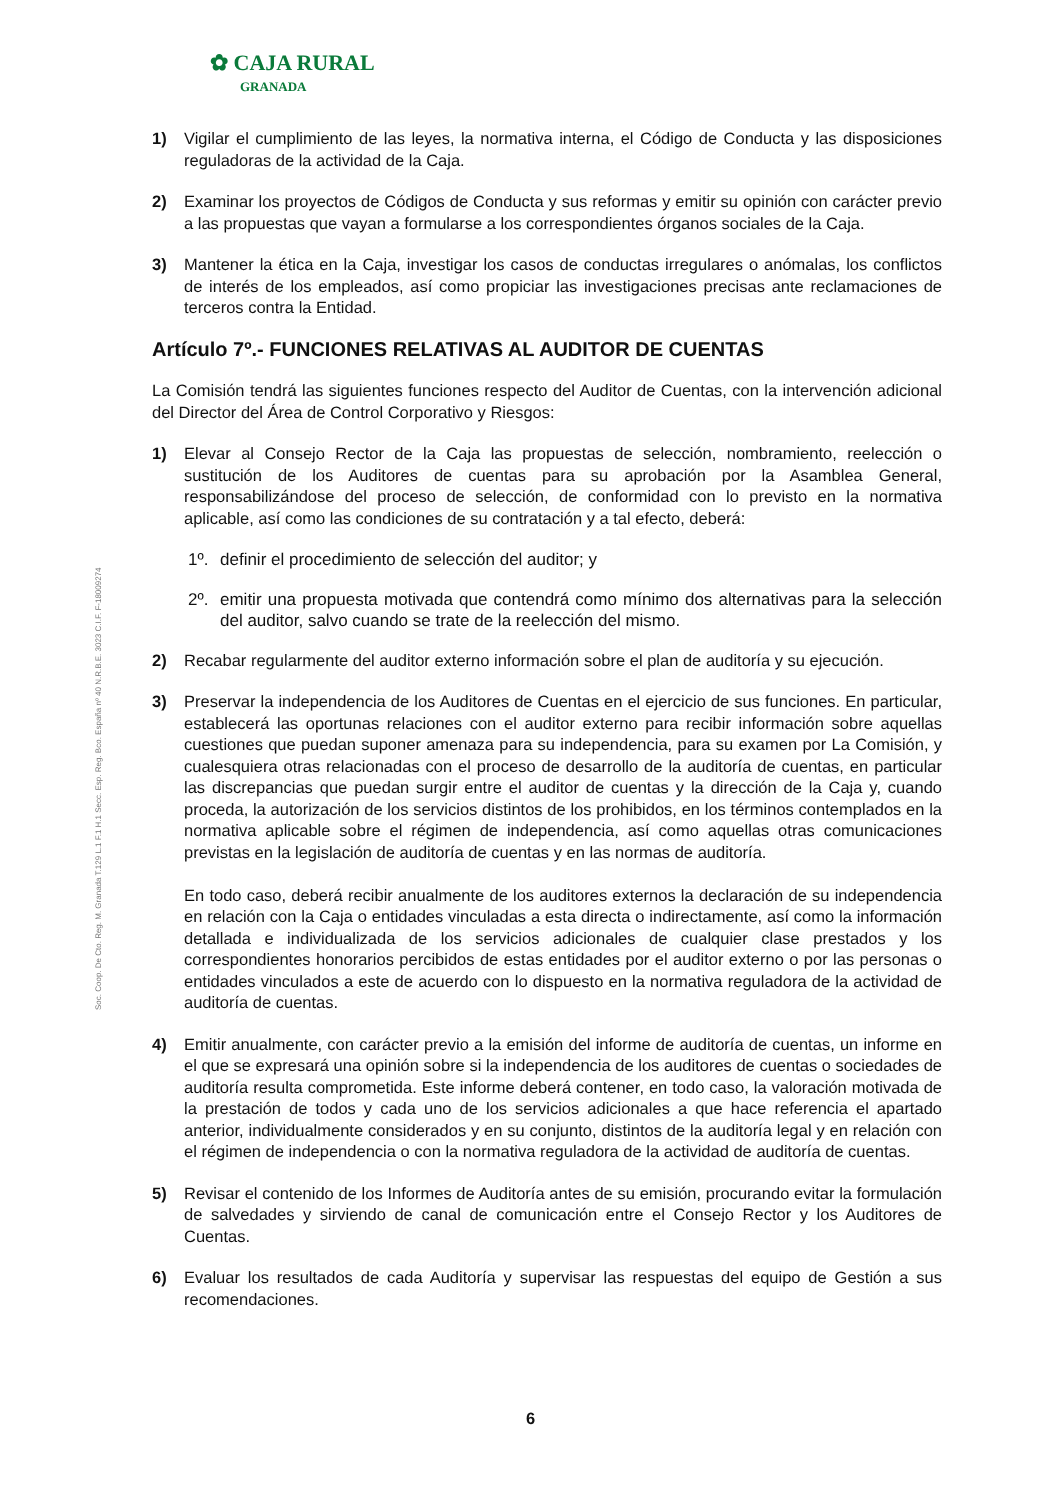✿ CAJA RURAL
GRANADA
1) Vigilar el cumplimiento de las leyes, la normativa interna, el Código de Conducta y las disposiciones reguladoras de la actividad de la Caja.
2) Examinar los proyectos de Códigos de Conducta y sus reformas y emitir su opinión con carácter previo a las propuestas que vayan a formularse a los correspondientes órganos sociales de la Caja.
3) Mantener la ética en la Caja, investigar los casos de conductas irregulares o anómalas, los conflictos de interés de los empleados, así como propiciar las investigaciones precisas ante reclamaciones de terceros contra la Entidad.
Artículo 7º.- FUNCIONES RELATIVAS AL AUDITOR DE CUENTAS
La Comisión tendrá las siguientes funciones respecto del Auditor de Cuentas, con la intervención adicional del Director del Área de Control Corporativo y Riesgos:
1) Elevar al Consejo Rector de la Caja las propuestas de selección, nombramiento, reelección o sustitución de los Auditores de cuentas para su aprobación por la Asamblea General, responsabilizándose del proceso de selección, de conformidad con lo previsto en la normativa aplicable, así como las condiciones de su contratación y a tal efecto, deberá:
1º. definir el procedimiento de selección del auditor; y
2º. emitir una propuesta motivada que contendrá como mínimo dos alternativas para la selección del auditor, salvo cuando se trate de la reelección del mismo.
2) Recabar regularmente del auditor externo información sobre el plan de auditoría y su ejecución.
3) Preservar la independencia de los Auditores de Cuentas en el ejercicio de sus funciones. En particular, establecerá las oportunas relaciones con el auditor externo para recibir información sobre aquellas cuestiones que puedan suponer amenaza para su independencia, para su examen por La Comisión, y cualesquiera otras relacionadas con el proceso de desarrollo de la auditoría de cuentas, en particular las discrepancias que puedan surgir entre el auditor de cuentas y la dirección de la Caja y, cuando proceda, la autorización de los servicios distintos de los prohibidos, en los términos contemplados en la normativa aplicable sobre el régimen de independencia, así como aquellas otras comunicaciones previstas en la legislación de auditoría de cuentas y en las normas de auditoría.
En todo caso, deberá recibir anualmente de los auditores externos la declaración de su independencia en relación con la Caja o entidades vinculadas a esta directa o indirectamente, así como la información detallada e individualizada de los servicios adicionales de cualquier clase prestados y los correspondientes honorarios percibidos de estas entidades por el auditor externo o por las personas o entidades vinculados a este de acuerdo con lo dispuesto en la normativa reguladora de la actividad de auditoría de cuentas.
4) Emitir anualmente, con carácter previo a la emisión del informe de auditoría de cuentas, un informe en el que se expresará una opinión sobre si la independencia de los auditores de cuentas o sociedades de auditoría resulta comprometida. Este informe deberá contener, en todo caso, la valoración motivada de la prestación de todos y cada uno de los servicios adicionales a que hace referencia el apartado anterior, individualmente considerados y en su conjunto, distintos de la auditoría legal y en relación con el régimen de independencia o con la normativa reguladora de la actividad de auditoría de cuentas.
5) Revisar el contenido de los Informes de Auditoría antes de su emisión, procurando evitar la formulación de salvedades y sirviendo de canal de comunicación entre el Consejo Rector y los Auditores de Cuentas.
6) Evaluar los resultados de cada Auditoría y supervisar las respuestas del equipo de Gestión a sus recomendaciones.
Soc. Coop. De Cto. Reg. M. Granada T.129 L.1 F.1 H.1 Secc. Esp. Reg. Bco. España nº 40 N.R.B.E. 3023 C.I.F. F-18009274
6